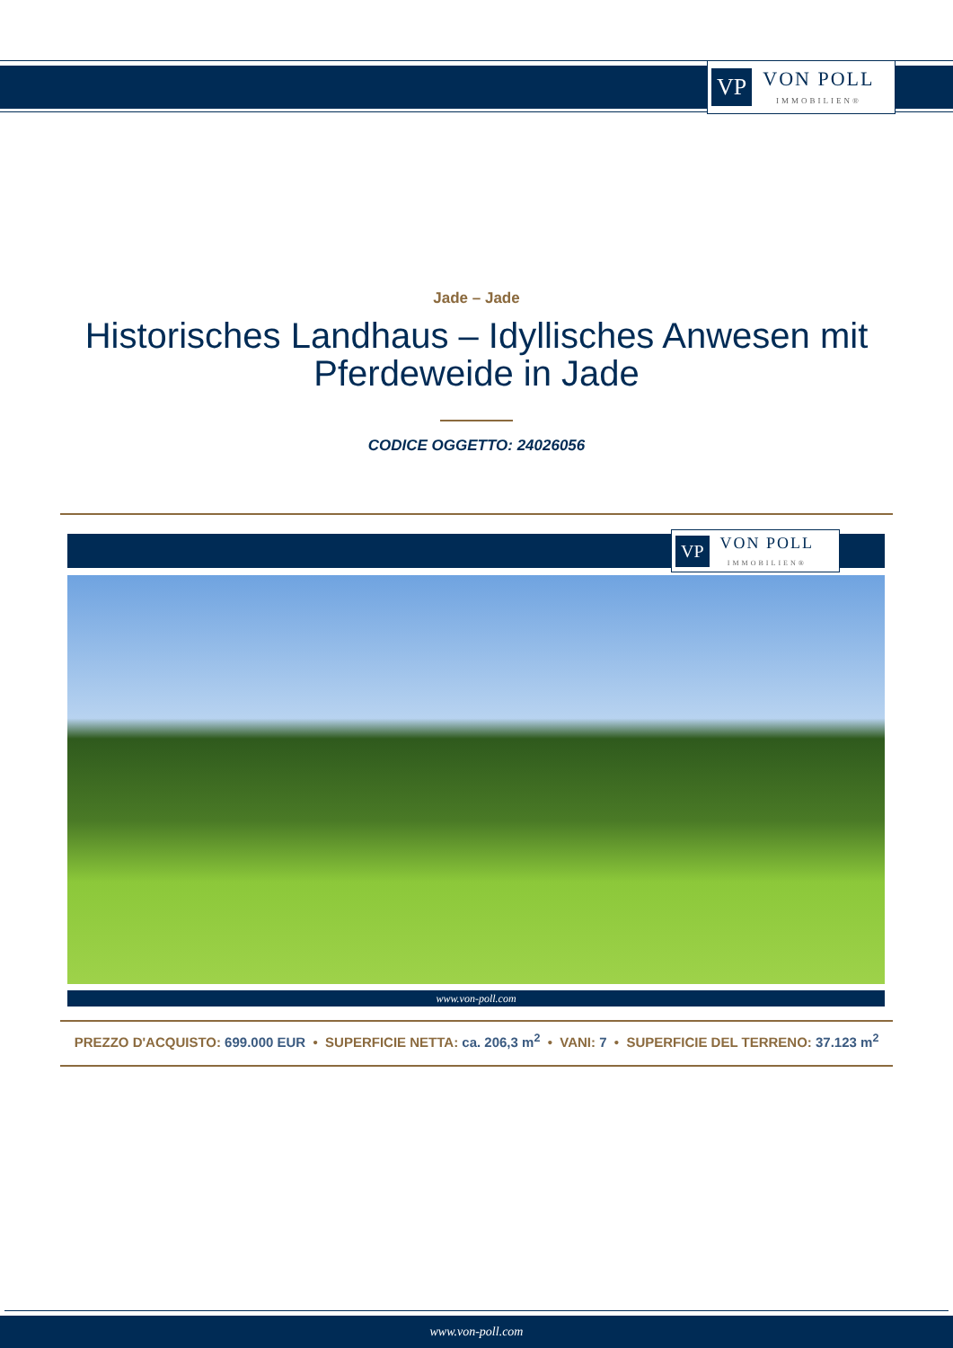VP
VON POLL
IMMOBILIEN®
Jade – Jade
Historisches Landhaus – Idyllisches Anwesen mit
Pferdeweide in Jade
CODICE OGGETTO: 24026056
VP
VON POLL
IMMOBILIEN®
www.von-poll.com
PREZZO D'ACQUISTO: 699.000 EUR • SUPERFICIE NETTA: ca. 206,3 m<sup>2</sup> • VANI: 7 • SUPERFICIE DEL TERRENO: 37.123 m<sup>2</sup>
www.von-poll.com